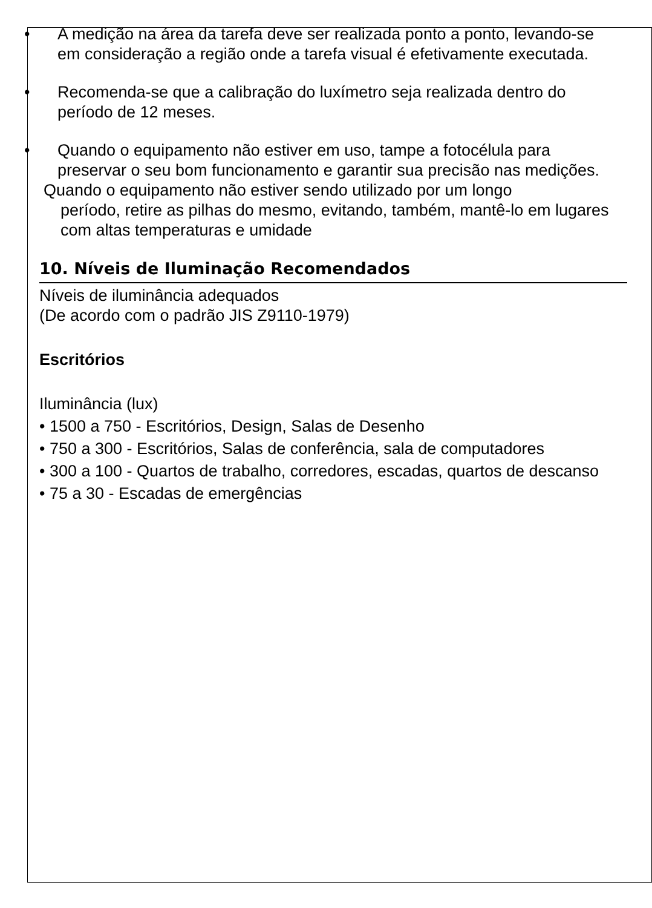• A medição na área da tarefa deve ser realizada ponto a ponto, levando-se em consideração a região onde a tarefa visual é efetivamente executada.
• Recomenda-se que a calibração do luxímetro seja realizada dentro do período de 12 meses.
• Quando o equipamento não estiver em uso, tampe a fotocélula para preservar o seu bom funcionamento e garantir sua precisão nas medições.
Quando o equipamento não estiver sendo utilizado por um longo
período, retire as pilhas do mesmo, evitando, também, mantê-lo em lugares com altas temperaturas e umidade
10. Níveis de Iluminação Recomendados
Níveis de iluminância adequados
(De acordo com o padrão JIS Z9110-1979)
Escritórios
Iluminância (lux)
• 1500 a 750 - Escritórios, Design, Salas de Desenho
• 750 a 300 - Escritórios, Salas de conferência, sala de computadores
• 300 a 100 - Quartos de trabalho, corredores, escadas, quartos de descanso
• 75 a 30 - Escadas de emergências